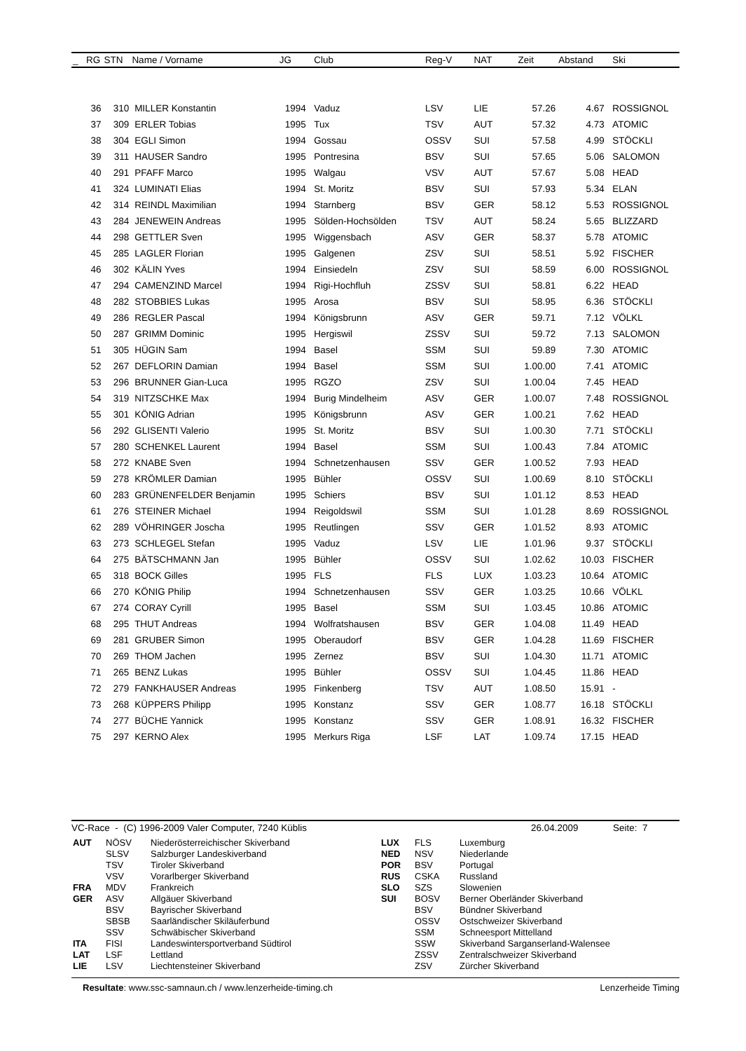| _ | RG | STN | Name / Vorname | JG | Club | Reg-V | NAT | Zeit | Abstand | Ski |
| --- | --- | --- | --- | --- | --- | --- | --- | --- | --- | --- |
| | 36 | 310 | MILLER Konstantin | 1994 | Vaduz | LSV | LIE | 57.26 | 4.67 | ROSSIGNOL |
| | 37 | 309 | ERLER Tobias | 1995 | Tux | TSV | AUT | 57.32 | 4.73 | ATOMIC |
| | 38 | 304 | EGLI Simon | 1994 | Gossau | OSSV | SUI | 57.58 | 4.99 | STÖCKLI |
| | 39 | 311 | HAUSER Sandro | 1995 | Pontresina | BSV | SUI | 57.65 | 5.06 | SALOMON |
| | 40 | 291 | PFAFF Marco | 1995 | Walgau | VSV | AUT | 57.67 | 5.08 | HEAD |
| | 41 | 324 | LUMINATI Elias | 1994 | St. Moritz | BSV | SUI | 57.93 | 5.34 | ELAN |
| | 42 | 314 | REINDL Maximilian | 1994 | Starnberg | BSV | GER | 58.12 | 5.53 | ROSSIGNOL |
| | 43 | 284 | JENEWEIN Andreas | 1995 | Sölden-Hochsölden | TSV | AUT | 58.24 | 5.65 | BLIZZARD |
| | 44 | 298 | GETTLER Sven | 1995 | Wiggensbach | ASV | GER | 58.37 | 5.78 | ATOMIC |
| | 45 | 285 | LAGLER Florian | 1995 | Galgenen | ZSV | SUI | 58.51 | 5.92 | FISCHER |
| | 46 | 302 | KÄLIN Yves | 1994 | Einsiedeln | ZSV | SUI | 58.59 | 6.00 | ROSSIGNOL |
| | 47 | 294 | CAMENZIND Marcel | 1994 | Rigi-Hochfluh | ZSSV | SUI | 58.81 | 6.22 | HEAD |
| | 48 | 282 | STOBBIES Lukas | 1995 | Arosa | BSV | SUI | 58.95 | 6.36 | STÖCKLI |
| | 49 | 286 | REGLER Pascal | 1994 | Königsbrunn | ASV | GER | 59.71 | 7.12 | VÖLKL |
| | 50 | 287 | GRIMM Dominic | 1995 | Hergiswil | ZSSV | SUI | 59.72 | 7.13 | SALOMON |
| | 51 | 305 | HÜGIN Sam | 1994 | Basel | SSM | SUI | 59.89 | 7.30 | ATOMIC |
| | 52 | 267 | DEFLORIN Damian | 1994 | Basel | SSM | SUI | 1.00.00 | 7.41 | ATOMIC |
| | 53 | 296 | BRUNNER Gian-Luca | 1995 | RGZO | ZSV | SUI | 1.00.04 | 7.45 | HEAD |
| | 54 | 319 | NITZSCHKE Max | 1994 | Burig Mindelheim | ASV | GER | 1.00.07 | 7.48 | ROSSIGNOL |
| | 55 | 301 | KÖNIG Adrian | 1995 | Königsbrunn | ASV | GER | 1.00.21 | 7.62 | HEAD |
| | 56 | 292 | GLISENTI Valerio | 1995 | St. Moritz | BSV | SUI | 1.00.30 | 7.71 | STÖCKLI |
| | 57 | 280 | SCHENKEL Laurent | 1994 | Basel | SSM | SUI | 1.00.43 | 7.84 | ATOMIC |
| | 58 | 272 | KNABE Sven | 1994 | Schnetzenhausen | SSV | GER | 1.00.52 | 7.93 | HEAD |
| | 59 | 278 | KRÖMLER Damian | 1995 | Bühler | OSSV | SUI | 1.00.69 | 8.10 | STÖCKLI |
| | 60 | 283 | GRÜNENFELDER Benjamin | 1995 | Schiers | BSV | SUI | 1.01.12 | 8.53 | HEAD |
| | 61 | 276 | STEINER Michael | 1994 | Reigoldswil | SSM | SUI | 1.01.28 | 8.69 | ROSSIGNOL |
| | 62 | 289 | VÖHRINGER Joscha | 1995 | Reutlingen | SSV | GER | 1.01.52 | 8.93 | ATOMIC |
| | 63 | 273 | SCHLEGEL Stefan | 1995 | Vaduz | LSV | LIE | 1.01.96 | 9.37 | STÖCKLI |
| | 64 | 275 | BÄTSCHMANN Jan | 1995 | Bühler | OSSV | SUI | 1.02.62 | 10.03 | FISCHER |
| | 65 | 318 | BOCK Gilles | 1995 | FLS | FLS | LUX | 1.03.23 | 10.64 | ATOMIC |
| | 66 | 270 | KÖNIG Philip | 1994 | Schnetzenhausen | SSV | GER | 1.03.25 | 10.66 | VÖLKL |
| | 67 | 274 | CORAY Cyrill | 1995 | Basel | SSM | SUI | 1.03.45 | 10.86 | ATOMIC |
| | 68 | 295 | THUT Andreas | 1994 | Wolfratshausen | BSV | GER | 1.04.08 | 11.49 | HEAD |
| | 69 | 281 | GRUBER Simon | 1995 | Oberaudorf | BSV | GER | 1.04.28 | 11.69 | FISCHER |
| | 70 | 269 | THOM Jachen | 1995 | Zernez | BSV | SUI | 1.04.30 | 11.71 | ATOMIC |
| | 71 | 265 | BENZ Lukas | 1995 | Bühler | OSSV | SUI | 1.04.45 | 11.86 | HEAD |
| | 72 | 279 | FANKHAUSER Andreas | 1995 | Finkenberg | TSV | AUT | 1.08.50 | 15.91 | - |
| | 73 | 268 | KÜPPERS Philipp | 1995 | Konstanz | SSV | GER | 1.08.77 | 16.18 | STÖCKLI |
| | 74 | 277 | BÜCHE Yannick | 1995 | Konstanz | SSV | GER | 1.08.91 | 16.32 | FISCHER |
| | 75 | 297 | KERNO Alex | 1995 | Merkurs Riga | LSF | LAT | 1.09.74 | 17.15 | HEAD |
VC-Race - (C) 1996-2009 Valer Computer, 7240 Küblis 26.04.2009 Seite: 7
| AUT | NÖSV | Niederösterreichischer Skiverband |
| | SLSV | Salzburger Landeskiverband |
| | TSV | Tiroler Skiverband |
| | VSV | Vorarlberger Skiverband |
| FRA | MDV | Frankreich |
| GER | ASV | Allgäuer Skiverband |
| | BSV | Bayrischer Skiverband |
| | SBSB | Saarländischer Skiläuferbund |
| | SSV | Schwäbischer Skiverband |
| ITA | FISI | Landeswintersportverband Südtirol |
| LAT | LSF | Lettland |
| LIE | LSV | Liechtensteiner Skiverband |
| LUX | FLS | Luxemburg |
| NED | NSV | Niederlande |
| POR | BSV | Portugal |
| RUS | CSKA | Russland |
| SLO | SZS | Slowenien |
| SUI | BOSV | Berner Oberländer Skiverband |
| | BSV | Bündner Skiverband |
| | OSSV | Ostschweizer Skiverband |
| | SSM | Schneesport Mittelland |
| | SSW | Skiverband Sarganserland-Walensee |
| | ZSSV | Zentralschweizer Skiverband |
| | ZSV | Zürcher Skiverband |
Resultate: www.ssc-samnaun.ch / www.lenzerheide-timing.ch Lenzerheide Timing